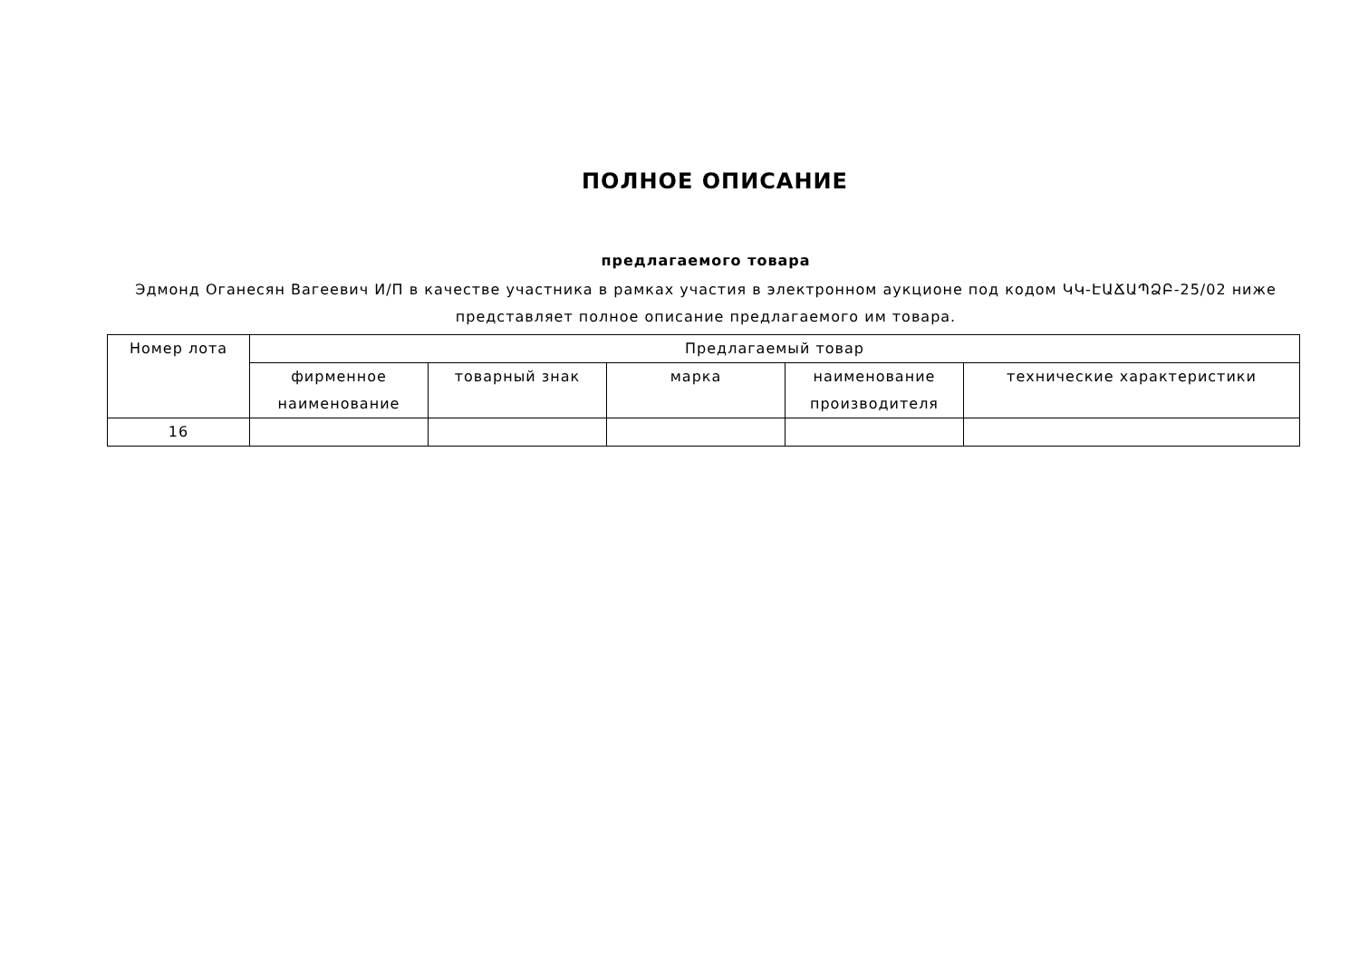ПОЛНОЕ ОПИСАНИЕ
предлагаемого товара
Эдмонд Оганесян Вагеевич И/П в качестве участника в рамках участия в электронном аукционе под кодом ԿԿ-ԷԱՃԱՊՁԲ-25/02 ниже представляет полное описание предлагаемого им товара.
| Номер лота | Предлагаемый товар | | | | |
| --- | --- | --- | --- | --- | --- |
| | фирменное наименование | товарный знак | марка | наименование производителя | технические характеристики |
| 16 | | | | | |